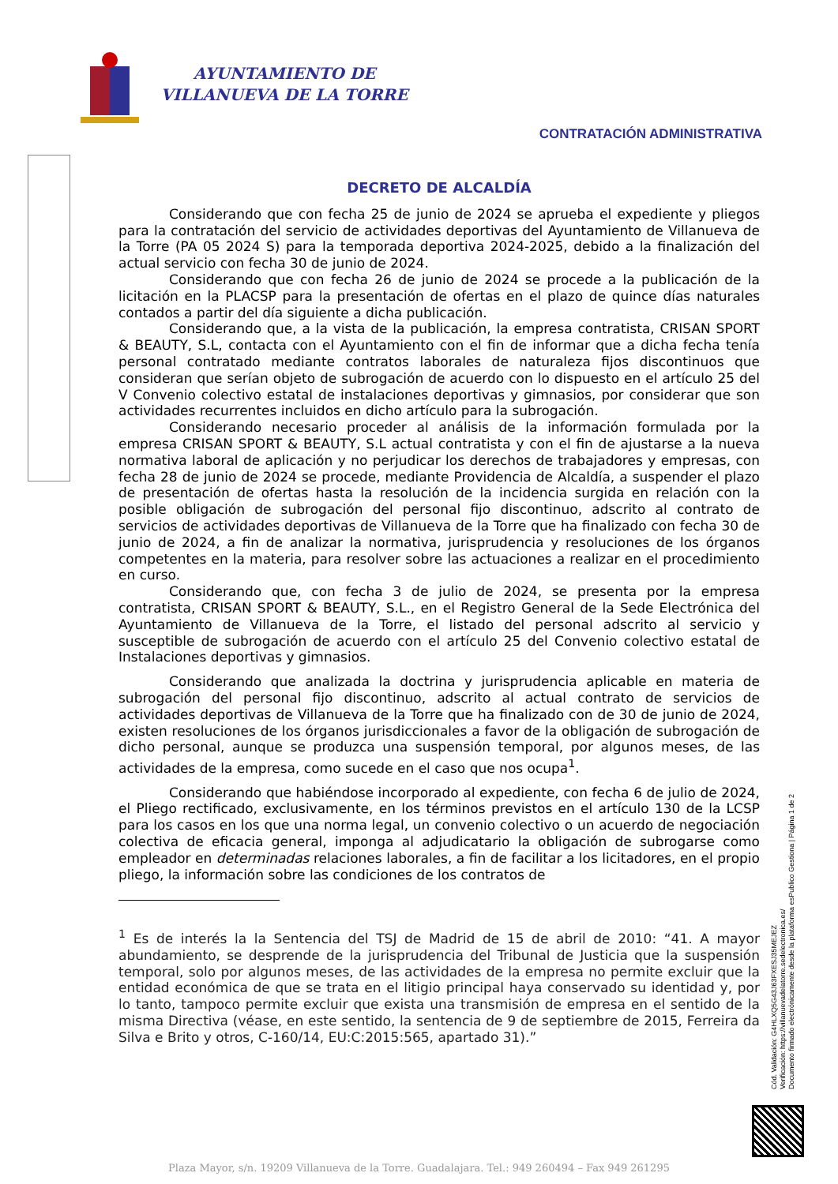AYUNTAMIENTO DE
VILLANUEVA DE LA TORRE
CONTRATACIÓN ADMINISTRATIVA
DECRETO DE ALCALDÍA
Considerando que con fecha 25 de junio de 2024 se aprueba el expediente y pliegos para la contratación del servicio de actividades deportivas del Ayuntamiento de Villanueva de la Torre (PA 05 2024 S) para la temporada deportiva 2024-2025, debido a la finalización del actual servicio con fecha 30 de junio de 2024.
Considerando que con fecha 26 de junio de 2024 se procede a la publicación de la licitación en la PLACSP para la presentación de ofertas en el plazo de quince días naturales contados a partir del día siguiente a dicha publicación.
Considerando que, a la vista de la publicación, la empresa contratista, CRISAN SPORT & BEAUTY, S.L, contacta con el Ayuntamiento con el fin de informar que a dicha fecha tenía personal contratado mediante contratos laborales de naturaleza fijos discontinuos que consideran que serían objeto de subrogación de acuerdo con lo dispuesto en el artículo 25 del V Convenio colectivo estatal de instalaciones deportivas y gimnasios, por considerar que son actividades recurrentes incluidos en dicho artículo para la subrogación.
Considerando necesario proceder al análisis de la información formulada por la empresa CRISAN SPORT & BEAUTY, S.L actual contratista y con el fin de ajustarse a la nueva normativa laboral de aplicación y no perjudicar los derechos de trabajadores y empresas, con fecha 28 de junio de 2024 se procede, mediante Providencia de Alcaldía, a suspender el plazo de presentación de ofertas hasta la resolución de la incidencia surgida en relación con la posible obligación de subrogación del personal fijo discontinuo, adscrito al contrato de servicios de actividades deportivas de Villanueva de la Torre que ha finalizado con fecha 30 de junio de 2024, a fin de analizar la normativa, jurisprudencia y resoluciones de los órganos competentes en la materia, para resolver sobre las actuaciones a realizar en el procedimiento en curso.
Considerando que, con fecha 3 de julio de 2024, se presenta por la empresa contratista, CRISAN SPORT & BEAUTY, S.L., en el Registro General de la Sede Electrónica del Ayuntamiento de Villanueva de la Torre, el listado del personal adscrito al servicio y susceptible de subrogación de acuerdo con el artículo 25 del Convenio colectivo estatal de Instalaciones deportivas y gimnasios.
Considerando que analizada la doctrina y jurisprudencia aplicable en materia de subrogación del personal fijo discontinuo, adscrito al actual contrato de servicios de actividades deportivas de Villanueva de la Torre que ha finalizado con de 30 de junio de 2024, existen resoluciones de los órganos jurisdiccionales a favor de la obligación de subrogación de dicho personal, aunque se produzca una suspensión temporal, por algunos meses, de las actividades de la empresa, como sucede en el caso que nos ocupa<sup>1</sup>.
Considerando que habiéndose incorporado al expediente, con fecha 6 de julio de 2024, el Pliego rectificado, exclusivamente, en los términos previstos en el artículo 130 de la LCSP para los casos en los que una norma legal, un convenio colectivo o un acuerdo de negociación colectiva de eficacia general, imponga al adjudicatario la obligación de subrogarse como empleador en determinadas relaciones laborales, a fin de facilitar a los licitadores, en el propio pliego, la información sobre las condiciones de los contratos de
<sup>1</sup> Es de interés la la Sentencia del TSJ de Madrid de 15 de abril de 2010: “41. A mayor abundamiento, se desprende de la jurisprudencia del Tribunal de Justicia que la suspensión temporal, solo por algunos meses, de las actividades de la empresa no permite excluir que la entidad económica de que se trata en el litigio principal haya conservado su identidad y, por lo tanto, tampoco permite excluir que exista una transmisión de empresa en el sentido de la misma Directiva (véase, en este sentido, la sentencia de 9 de septiembre de 2015, Ferreira da Silva e Brito y otros, C-160/14, EU:C:2015:565, apartado 31).”
Cód. Validación: G4HLXQ5G43J63FXESJ35MEJEZ
Verificación: https://villanuevadelatorre.sedelectronica.es/
Documento firmado electrónicamente desde la plataforma esPublico Gestiona | Página 1 de 2
Plaza Mayor, s/n. 19209 Villanueva de la Torre. Guadalajara. Tel.: 949 260494 – Fax 949 261295